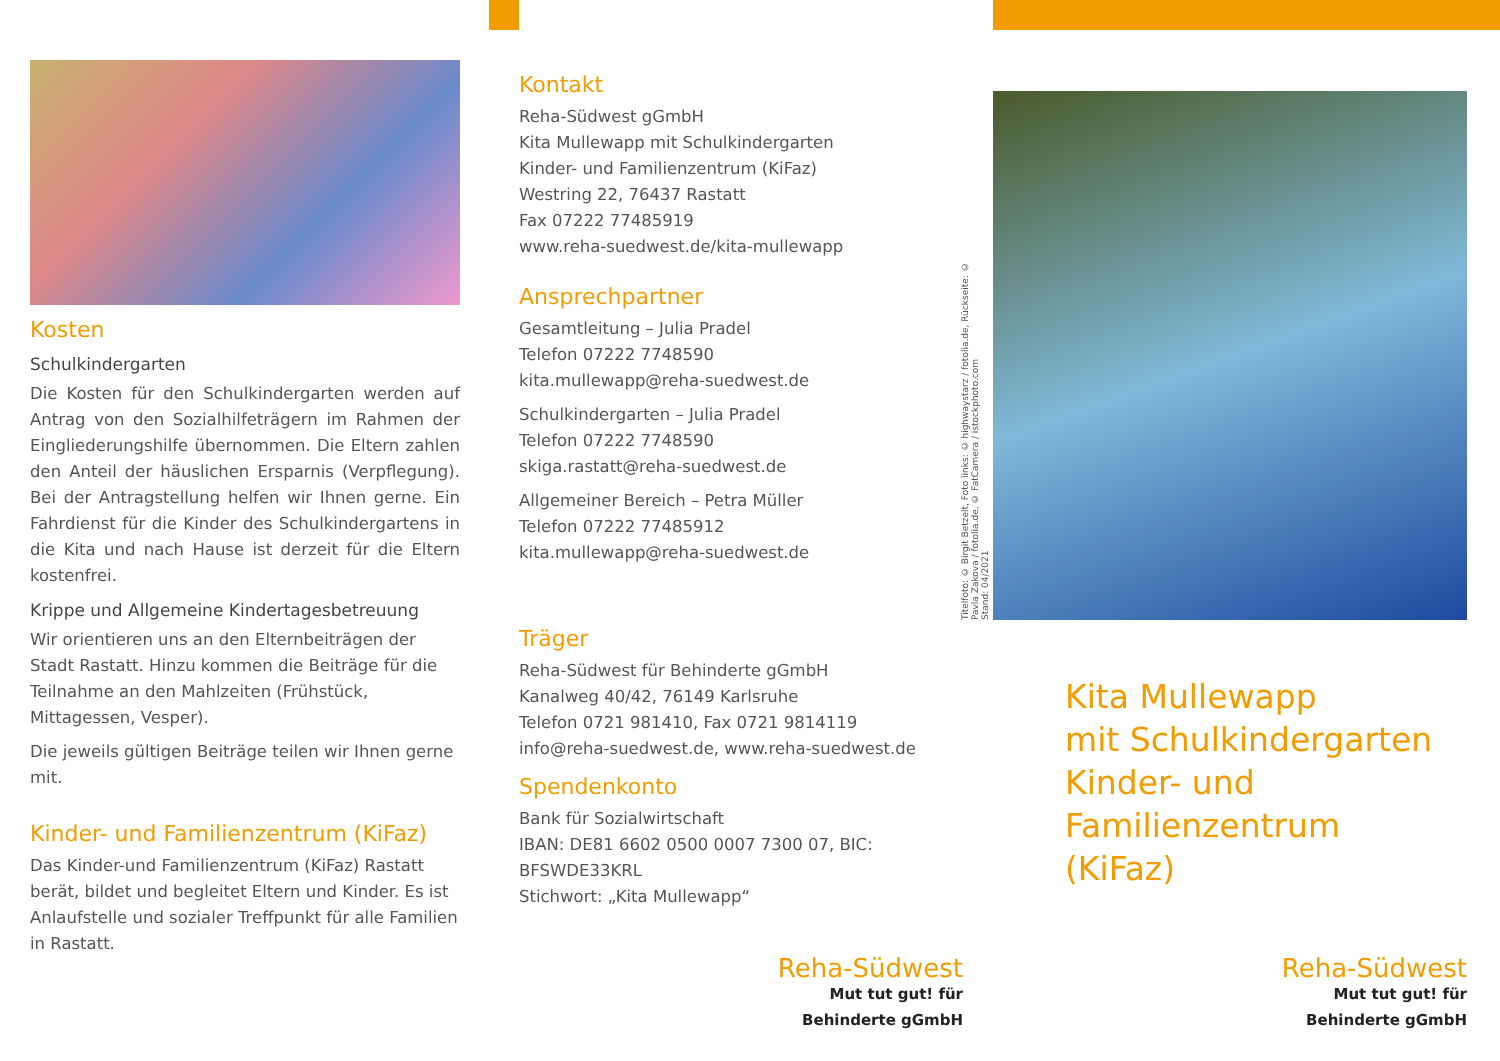Kosten
Schulkindergarten
Die Kosten für den Schulkindergarten werden auf Antrag von den Sozialhilfeträgern im Rahmen der Eingliederungshilfe übernommen. Die Eltern zahlen den Anteil der häuslichen Ersparnis (Verpflegung). Bei der Antragstellung helfen wir Ihnen gerne. Ein Fahrdienst für die Kinder des Schulkindergartens in die Kita und nach Hause ist derzeit für die Eltern kostenfrei.
Krippe und Allgemeine Kindertagesbetreuung
Wir orientieren uns an den Elternbeiträgen der Stadt Rastatt. Hinzu kommen die Beiträge für die Teilnahme an den Mahlzeiten (Frühstück, Mittagessen, Vesper).
Die jeweils gültigen Beiträge teilen wir Ihnen gerne mit.
Kinder- und Familienzentrum (KiFaz)
Das Kinder-und Familienzentrum (KiFaz) Rastatt berät, bildet und begleitet Eltern und Kinder. Es ist Anlaufstelle und sozialer Treffpunkt für alle Familien in Rastatt.
Kontakt
Reha-Südwest gGmbH
Kita Mullewapp mit Schulkindergarten
Kinder- und Familienzentrum (KiFaz)
Westring 22, 76437 Rastatt
Fax 07222 77485919
www.reha-suedwest.de/kita-mullewapp
Ansprechpartner
Gesamtleitung – Julia Pradel
Telefon 07222 7748590
kita.mullewapp@reha-suedwest.de
Schulkindergarten – Julia Pradel
Telefon 07222 7748590
skiga.rastatt@reha-suedwest.de
Allgemeiner Bereich – Petra Müller
Telefon 07222 77485912
kita.mullewapp@reha-suedwest.de
Träger
Reha-Südwest für Behinderte gGmbH
Kanalweg 40/42, 76149 Karlsruhe
Telefon 0721 981410, Fax 0721 9814119
info@reha-suedwest.de, www.reha-suedwest.de
Spendenkonto
Bank für Sozialwirtschaft
IBAN: DE81 6602 0500 0007 7300 07, BIC: BFSWDE33KRL
Stichwort: „Kita Mullewapp“
Titelfoto: © Birgit Betzelt, Foto links: © highwaystarz / fotolia.de, Rückseite: © Pavla Zakova / fotolia.de, © FatCamera / istockphoto.com
Stand: 04/2021
Kita Mullewapp
mit Schulkindergarten
Kinder- und Familienzentrum
(KiFaz)
Reha-Südwest
Mut tut gut! für Behinderte gGmbH
Reha-Südwest
Mut tut gut! für Behinderte gGmbH